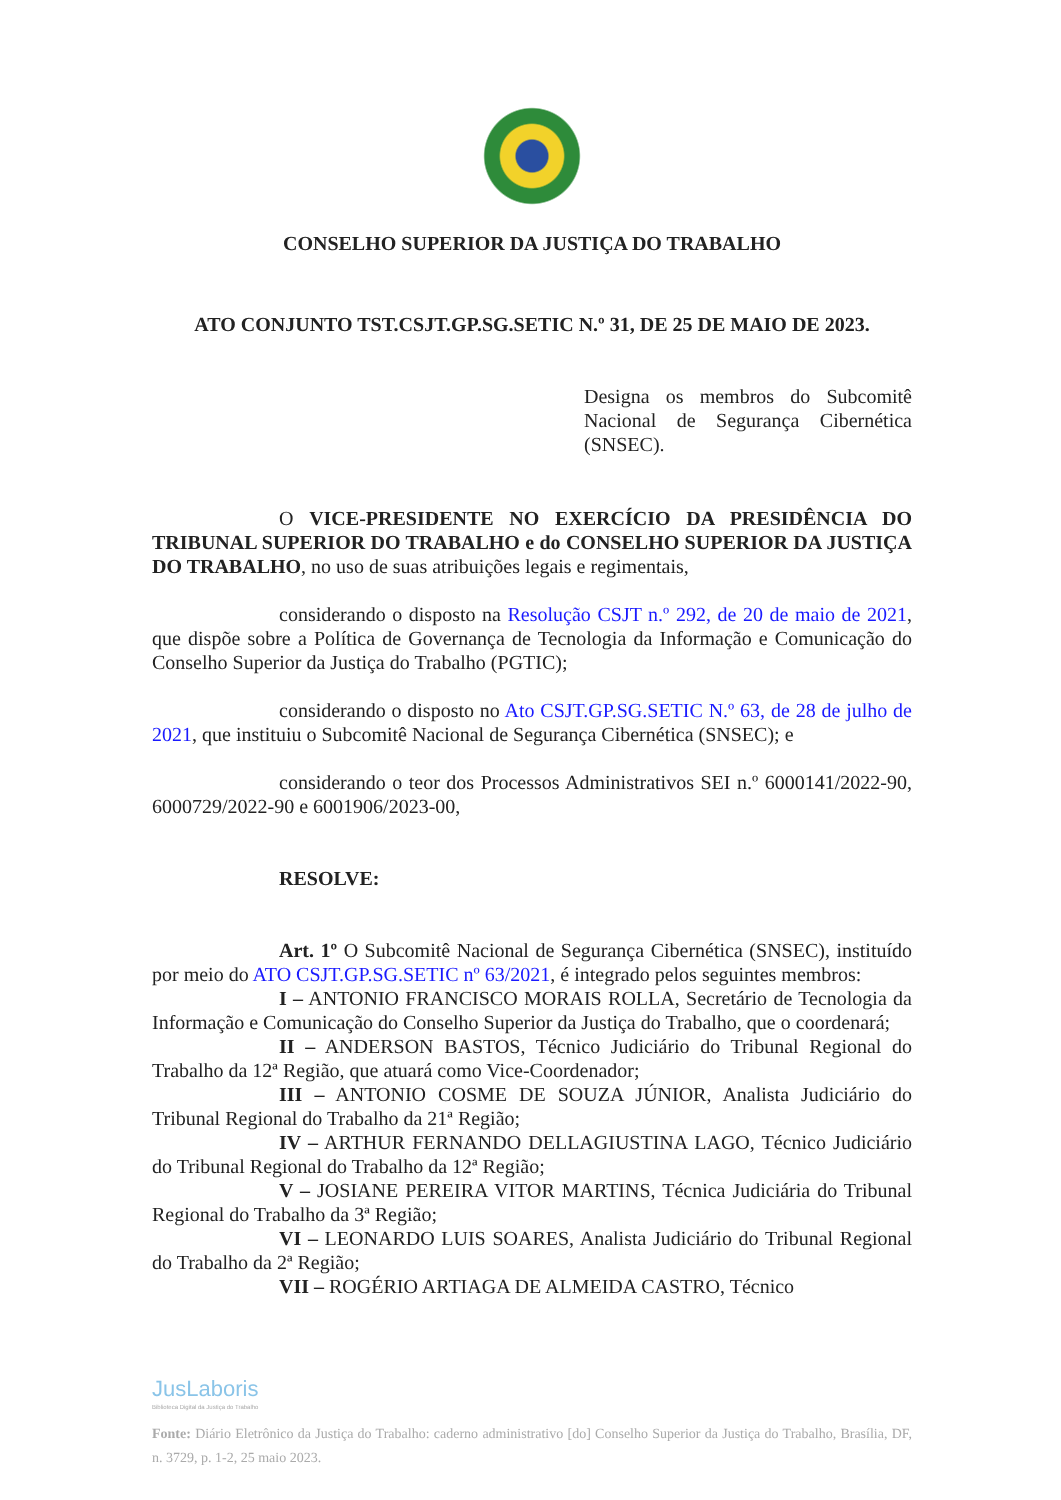CONSELHO SUPERIOR DA JUSTIÇA DO TRABALHO
ATO CONJUNTO TST.CSJT.GP.SG.SETIC N.º 31, DE 25 DE MAIO DE 2023.
Designa os membros do Subcomitê Nacional de Segurança Cibernética (SNSEC).
O VICE-PRESIDENTE NO EXERCÍCIO DA PRESIDÊNCIA DO TRIBUNAL SUPERIOR DO TRABALHO e do CONSELHO SUPERIOR DA JUSTIÇA DO TRABALHO, no uso de suas atribuições legais e regimentais,
considerando o disposto na Resolução CSJT n.º 292, de 20 de maio de 2021, que dispõe sobre a Política de Governança de Tecnologia da Informação e Comunicação do Conselho Superior da Justiça do Trabalho (PGTIC);
considerando o disposto no Ato CSJT.GP.SG.SETIC N.º 63, de 28 de julho de 2021, que instituiu o Subcomitê Nacional de Segurança Cibernética (SNSEC); e
considerando o teor dos Processos Administrativos SEI n.º 6000141/2022-90, 6000729/2022-90 e 6001906/2023-00,
RESOLVE:
Art. 1º O Subcomitê Nacional de Segurança Cibernética (SNSEC), instituído por meio do ATO CSJT.GP.SG.SETIC nº 63/2021, é integrado pelos seguintes membros:
I – ANTONIO FRANCISCO MORAIS ROLLA, Secretário de Tecnologia da Informação e Comunicação do Conselho Superior da Justiça do Trabalho, que o coordenará;
II – ANDERSON BASTOS, Técnico Judiciário do Tribunal Regional do Trabalho da 12ª Região, que atuará como Vice-Coordenador;
III – ANTONIO COSME DE SOUZA JÚNIOR, Analista Judiciário do Tribunal Regional do Trabalho da 21ª Região;
IV – ARTHUR FERNANDO DELLAGIUSTINA LAGO, Técnico Judiciário do Tribunal Regional do Trabalho da 12ª Região;
V – JOSIANE PEREIRA VITOR MARTINS, Técnica Judiciária do Tribunal Regional do Trabalho da 3ª Região;
VI – LEONARDO LUIS SOARES, Analista Judiciário do Tribunal Regional do Trabalho da 2ª Região;
VII – ROGÉRIO ARTIAGA DE ALMEIDA CASTRO, Técnico
JusLaboris
Biblioteca Digital da Justiça do Trabalho
Fonte: Diário Eletrônico da Justiça do Trabalho: caderno administrativo [do] Conselho Superior da Justiça do Trabalho, Brasília, DF, n. 3729, p. 1-2, 25 maio 2023.